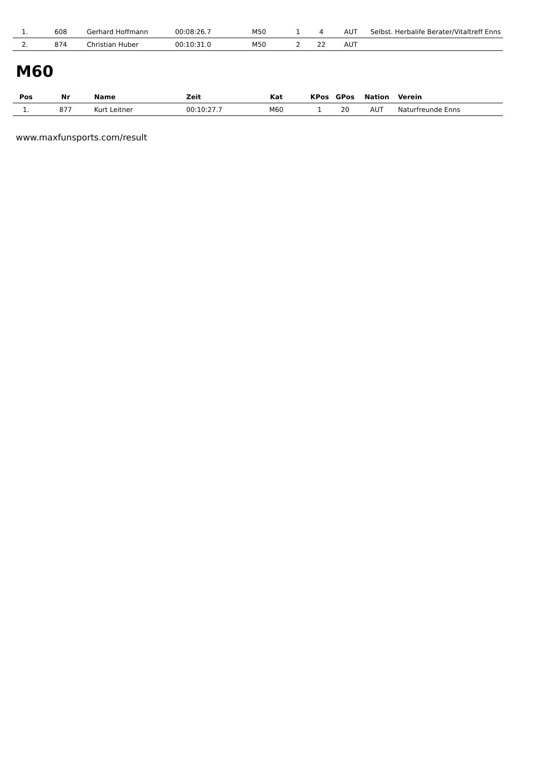| 1. | 608 | Gerhard Hoffmann | 00:08:26.7 | M50 | 1 | 4 | AUT | Selbst. Herbalife Berater/Vitaltreff Enns |
| 2. | 874 | Christian Huber | 00:10:31.0 | M50 | 2 | 22 | AUT | |
M60
| Pos | Nr | Name | Zeit | Kat | KPos | GPos | Nation | Verein |
| --- | --- | --- | --- | --- | --- | --- | --- | --- |
| 1. | 877 | Kurt Leitner | 00:10:27.7 | M60 | 1 | 20 | AUT | Naturfreunde Enns |
www.maxfunsports.com/result